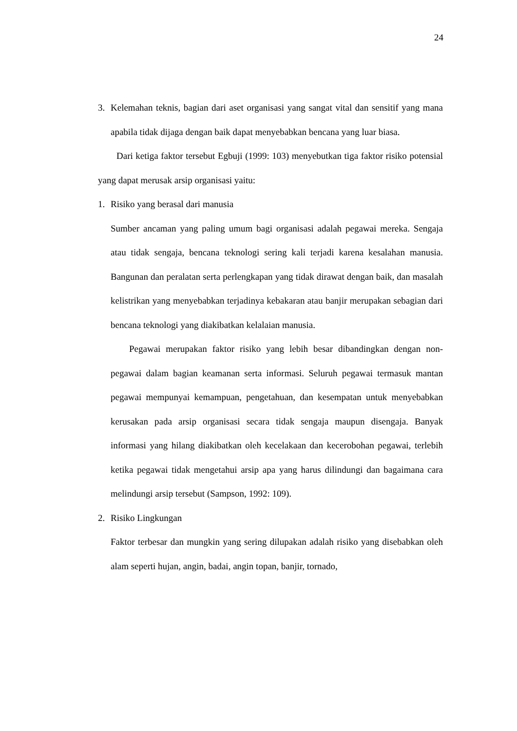24
3. Kelemahan teknis, bagian dari aset organisasi yang sangat vital dan sensitif yang mana apabila tidak dijaga dengan baik dapat menyebabkan bencana yang luar biasa.
Dari ketiga faktor tersebut Egbuji (1999: 103) menyebutkan tiga faktor risiko potensial yang dapat merusak arsip organisasi yaitu:
1. Risiko yang berasal dari manusia
Sumber ancaman yang paling umum bagi organisasi adalah pegawai mereka. Sengaja atau tidak sengaja, bencana teknologi sering kali terjadi karena kesalahan manusia. Bangunan dan peralatan serta perlengkapan yang tidak dirawat dengan baik, dan masalah kelistrikan yang menyebabkan terjadinya kebakaran atau banjir merupakan sebagian dari bencana teknologi yang diakibatkan kelalaian manusia.
Pegawai merupakan faktor risiko yang lebih besar dibandingkan dengan non-pegawai dalam bagian keamanan serta informasi. Seluruh pegawai termasuk mantan pegawai mempunyai kemampuan, pengetahuan, dan kesempatan untuk menyebabkan kerusakan pada arsip organisasi secara tidak sengaja maupun disengaja. Banyak informasi yang hilang diakibatkan oleh kecelakaan dan kecerobohan pegawai, terlebih ketika pegawai tidak mengetahui arsip apa yang harus dilindungi dan bagaimana cara melindungi arsip tersebut (Sampson, 1992: 109).
2. Risiko Lingkungan
Faktor terbesar dan mungkin yang sering dilupakan adalah risiko yang disebabkan oleh alam seperti hujan, angin, badai, angin topan, banjir, tornado,